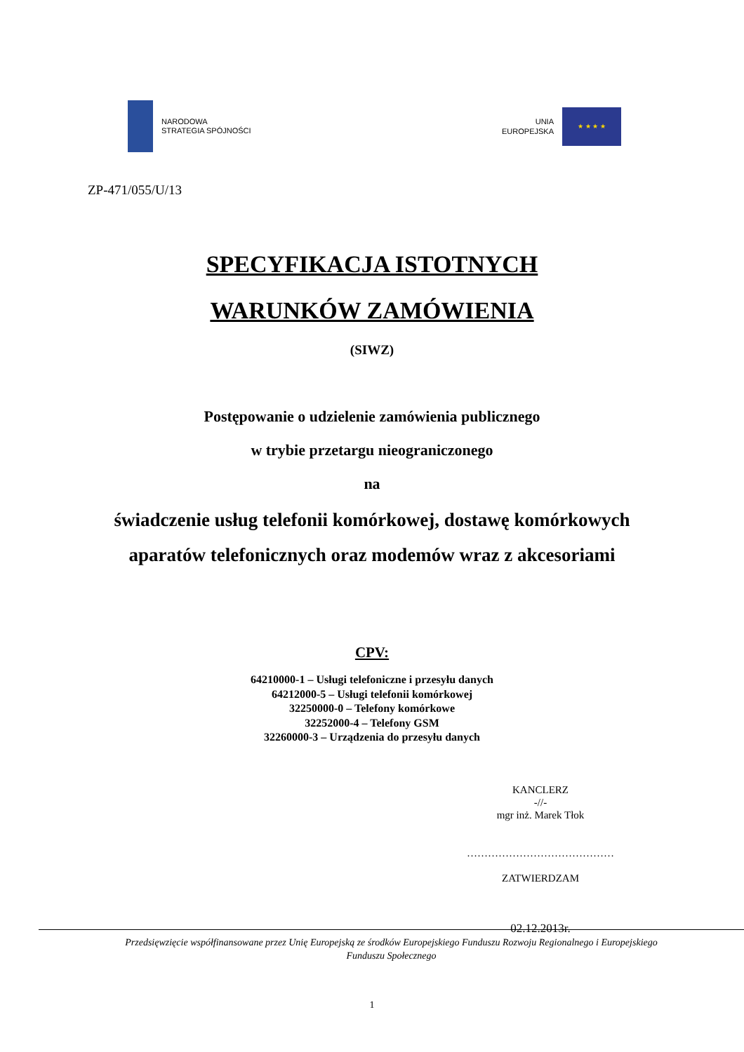NARODOWA
STRATEGIA SPÓJNOŚCI
UNIA
EUROPEJSKA
★ ★ ★ ★
ZP-471/055/U/13
SPECYFIKACJA ISTOTNYCH
WARUNKÓW ZAMÓWIENIA
(SIWZ)
Postępowanie o udzielenie zamówienia publicznego
w trybie przetargu nieograniczonego
na
świadczenie usług telefonii komórkowej, dostawę komórkowych
aparatów telefonicznych oraz modemów wraz z akcesoriami
CPV:
64210000-1 – Usługi telefoniczne i przesyłu danych
64212000-5 – Usługi telefonii komórkowej
32250000-0 – Telefony komórkowe
32252000-4 – Telefony GSM
32260000-3 – Urządzenia do przesyłu danych
KANCLERZ
-//-
mgr inż. Marek Tłok
……………………………………
ZATWIERDZAM
02.12.2013r.
Przedsięwzięcie współfinansowane przez Unię Europejską ze środków Europejskiego Funduszu Rozwoju Regionalnego i Europejskiego
Funduszu Społecznego
1